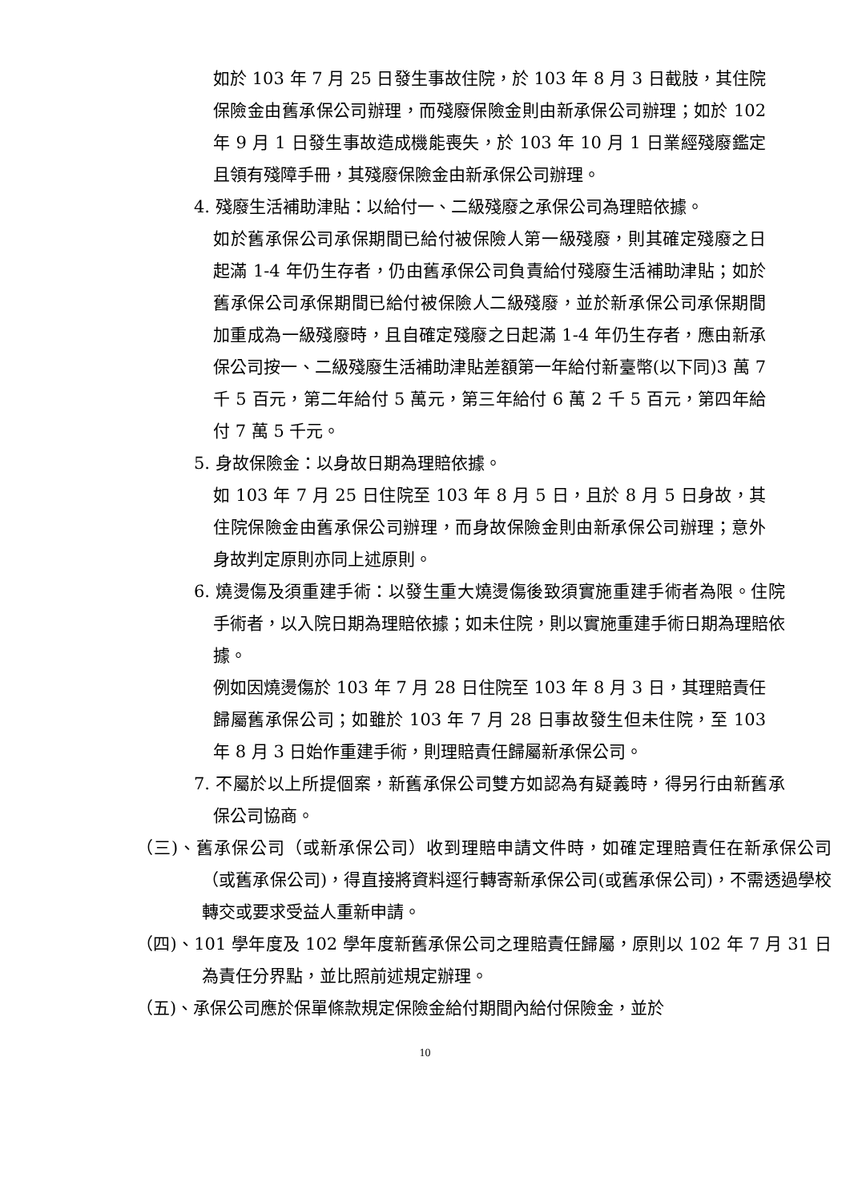如於 103 年 7 月 25 日發生事故住院，於 103 年 8 月 3 日截肢，其住院保險金由舊承保公司辦理，而殘廢保險金則由新承保公司辦理；如於 102 年 9 月 1 日發生事故造成機能喪失，於 103 年 10 月 1 日業經殘廢鑑定且領有殘障手冊，其殘廢保險金由新承保公司辦理。
4. 殘廢生活補助津貼：以給付一、二級殘廢之承保公司為理賠依據。
如於舊承保公司承保期間已給付被保險人第一級殘廢，則其確定殘廢之日起滿 1-4 年仍生存者，仍由舊承保公司負責給付殘廢生活補助津貼；如於舊承保公司承保期間已給付被保險人二級殘廢，並於新承保公司承保期間加重成為一級殘廢時，且自確定殘廢之日起滿 1-4 年仍生存者，應由新承保公司按一、二級殘廢生活補助津貼差額第一年給付新臺幣(以下同)3 萬 7 千 5 百元，第二年給付 5 萬元，第三年給付 6 萬 2 千 5 百元，第四年給付 7 萬 5 千元。
5. 身故保險金：以身故日期為理賠依據。
如 103 年 7 月 25 日住院至 103 年 8 月 5 日，且於 8 月 5 日身故，其住院保險金由舊承保公司辦理，而身故保險金則由新承保公司辦理；意外身故判定原則亦同上述原則。
6. 燒燙傷及須重建手術：以發生重大燒燙傷後致須實施重建手術者為限。住院手術者，以入院日期為理賠依據；如未住院，則以實施重建手術日期為理賠依據。
例如因燒燙傷於 103 年 7 月 28 日住院至 103 年 8 月 3 日，其理賠責任歸屬舊承保公司；如雖於 103 年 7 月 28 日事故發生但未住院，至 103 年 8 月 3 日始作重建手術，則理賠責任歸屬新承保公司。
7. 不屬於以上所提個案，新舊承保公司雙方如認為有疑義時，得另行由新舊承保公司協商。
（三)、舊承保公司（或新承保公司）收到理賠申請文件時，如確定理賠責任在新承保公司（或舊承保公司)，得直接將資料逕行轉寄新承保公司(或舊承保公司)，不需透過學校轉交或要求受益人重新申請。
（四)、101 學年度及 102 學年度新舊承保公司之理賠責任歸屬，原則以 102 年 7 月 31 日為責任分界點，並比照前述規定辦理。
（五)、承保公司應於保單條款規定保險金給付期間內給付保險金，並於
10